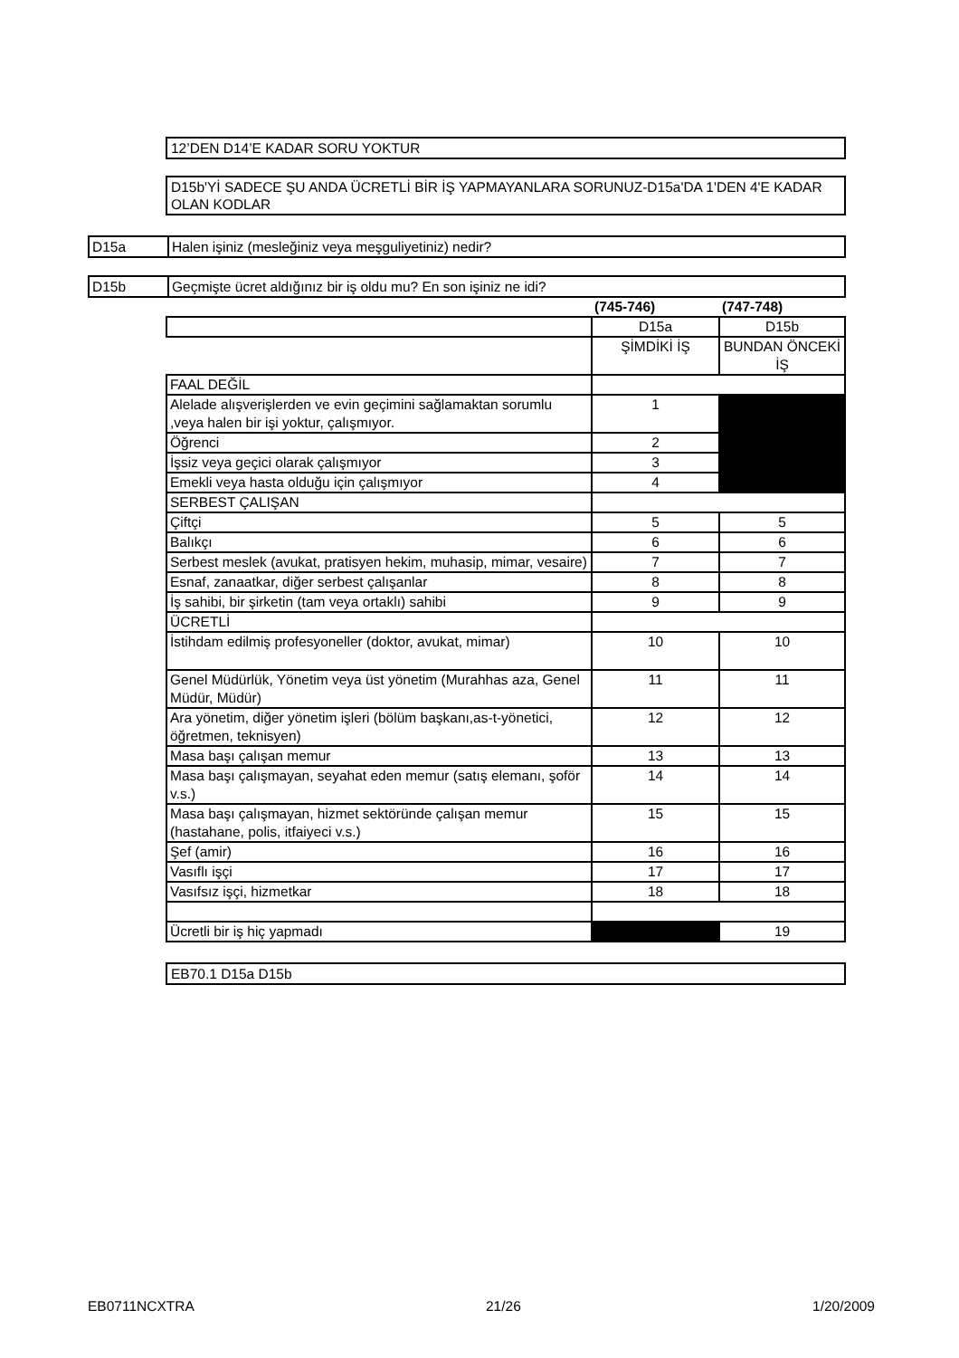12’DEN D14’E KADAR SORU YOKTUR
D15b'Yİ SADECE ŞU ANDA ÜCRETLİ BİR İŞ YAPMAYANLARA SORUNUZ-D15a'DA 1'DEN 4'E KADAR OLAN KODLAR
D15a Halen işiniz (mesleğiniz veya meşguliyetiniz) nedir?
D15b Geçmişte ücret aldığınız bir iş oldu mu? En son işiniz ne idi?
| | (745-746) | (747-748) |
| | D15a | D15b |
| | ŞİMDİKİ İŞ | BUNDAN ÖNCEKİ İŞ |
| FAAL DEĞİL | | |
| Alelade alışverişlerden ve evin geçimini sağlamaktan sorumlu ,veya halen bir işi yoktur, çalışmıyor. | 1 | |
| Öğrenci | 2 | |
| İşsiz veya geçici olarak çalışmıyor | 3 | |
| Emekli veya hasta olduğu için çalışmıyor | 4 | |
| SERBEST ÇALIŞAN | | |
| Çiftçi | 5 | 5 |
| Balıkçı | 6 | 6 |
| Serbest meslek (avukat, pratisyen hekim, muhasip, mimar, vesaire) | 7 | 7 |
| Esnaf, zanaatkar, diğer serbest çalışanlar | 8 | 8 |
| İş sahibi, bir şirketin (tam veya ortaklı) sahibi | 9 | 9 |
| ÜCRETLİ | | |
| İstihdam edilmiş profesyoneller (doktor, avukat, mimar) | 10 | 10 |
| Genel Müdürlük, Yönetim veya üst yönetim (Murahhas aza, Genel Müdür, Müdür) | 11 | 11 |
| Ara yönetim, diğer yönetim işleri (bölüm başkanı,as-t-yönetici, öğretmen, teknisyen) | 12 | 12 |
| Masa başı çalışan memur | 13 | 13 |
| Masa başı çalışmayan, seyahat eden memur (satış elemanı, şoför v.s.) | 14 | 14 |
| Masa başı çalışmayan, hizmet sektöründe çalışan memur (hastahane, polis, itfaiyeci v.s.) | 15 | 15 |
| Şef (amir) | 16 | 16 |
| Vasıflı işçi | 17 | 17 |
| Vasıfsız işçi, hizmetkar | 18 | 18 |
| Ücretli bir iş hiç yapmadı | | 19 |
EB70.1 D15a D15b
EB0711NCXTRA 21/26 1/20/2009